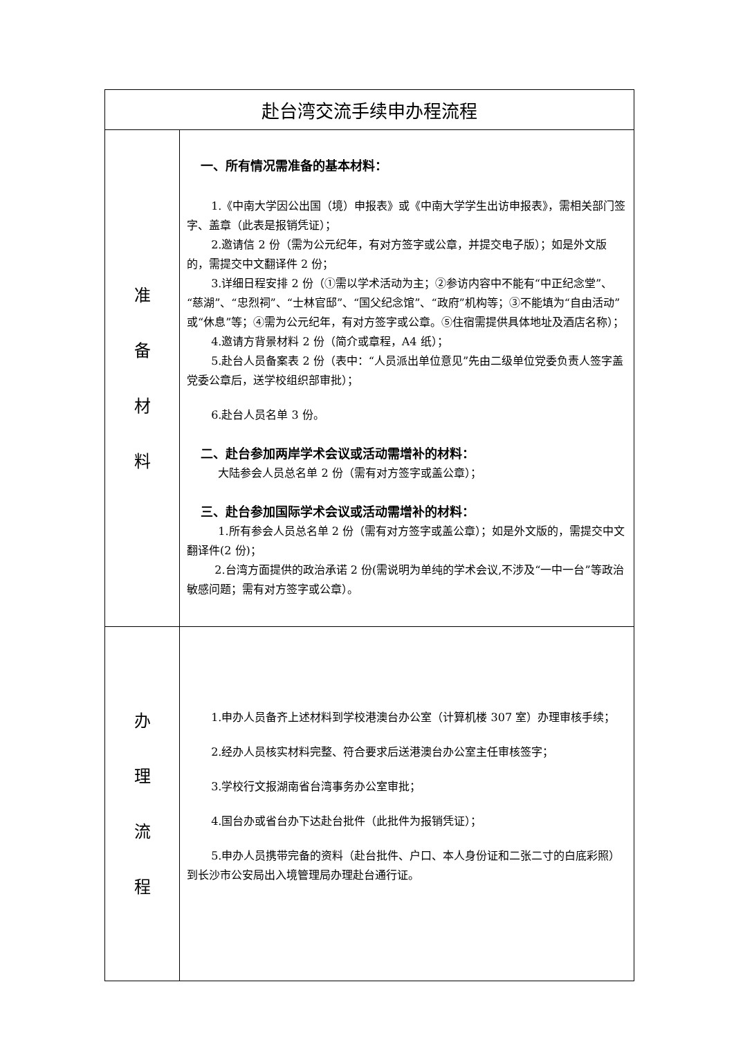| 赴台湾交流手续申办程流程 | |
| --- | --- |
| 准 备 材 料 | 一、所有情况需准备的基本材料： 1.《中南大学因公出国（境）申报表》或《中南大学学生出访申报表》，需相关部门签字、盖章（此表是报销凭证）； 2.邀请信 2 份（需为公元纪年，有对方签字或公章，并提交电子版）；如是外文版的，需提交中文翻译件 2 份； 3.详细日程安排 2 份（①需以学术活动为主；②参访内容中不能有“中正纪念堂”、“慈湖”、“忠烈祠”、“士林官邸”、“国父纪念馆”、“政府”机构等；③不能填为“自由活动”或“休息”等；④需为公元纪年，有对方签字或公章。⑤住宿需提供具体地址及酒店名称）； 4.邀请方背景材料 2 份（简介或章程，A4 纸）； 5.赴台人员备案表 2 份（表中：“人员派出单位意见”先由二级单位党委负责人签字盖党委公章后，送学校组织部审批）； 6.赴台人员名单 3 份。 二、赴台参加两岸学术会议或活动需增补的材料： 大陆参会人员总名单 2 份（需有对方签字或盖公章）； 三、赴台参加国际学术会议或活动需增补的材料： 1.所有参会人员总名单 2 份（需有对方签字或盖公章）；如是外文版的，需提交中文翻译件(2 份)； 2.台湾方面提供的政治承诺 2 份(需说明为单纯的学术会议,不涉及“一中一台”等政治敏感问题；需有对方签字或公章）。 |
| 办 理 流 程 | 1.申办人员备齐上述材料到学校港澳台办公室（计算机楼 307 室）办理审核手续； 2.经办人员核实材料完整、符合要求后送港澳台办公室主任审核签字； 3.学校行文报湖南省台湾事务办公室审批； 4.国台办或省台办下达赴台批件（此批件为报销凭证）； 5.申办人员携带完备的资料（赴台批件、户口、本人身份证和二张二寸的白底彩照）到长沙市公安局出入境管理局办理赴台通行证。 |